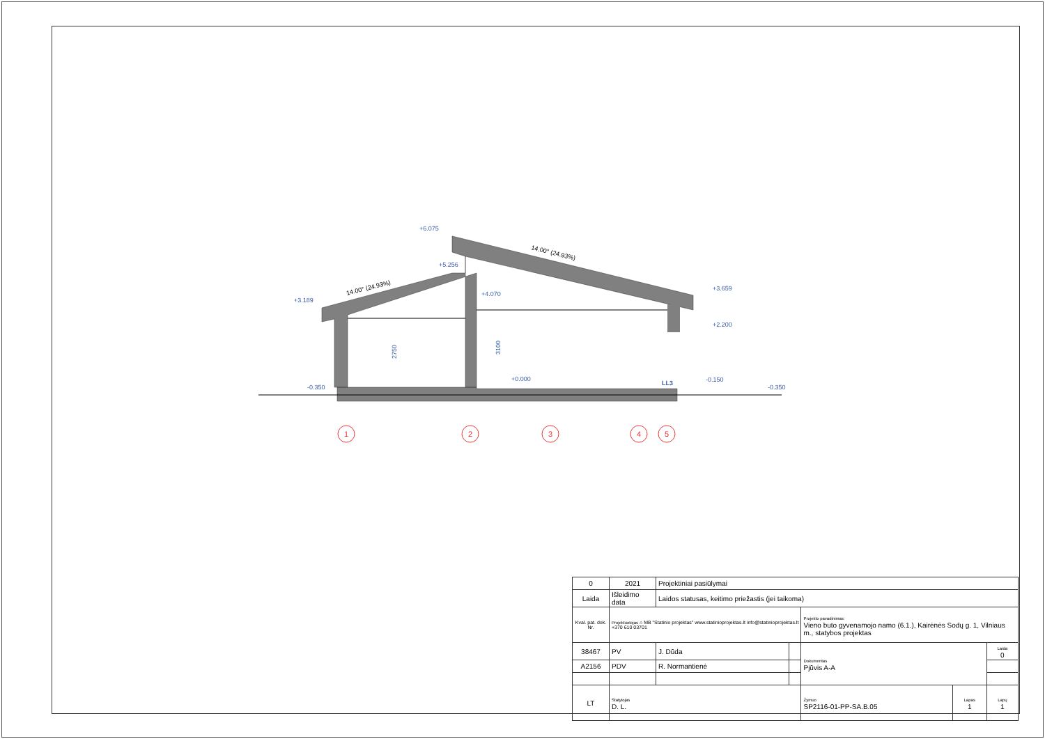+6.075
+5.256
+4.070
+3.189
+3.659
+2.200
-0.350
+0.000
-0.350
-0.150
LL3
2750
3100
14.00° (24.93%)
14.00° (24.93%)
1
2
3
4
5
| 0 | 2021 | Projektiniai pasiūlymai | | | | |
| Laida | Išleidimo data | Laidos statusas, keitimo priežastis (jei taikoma) | | | | |
| Kval. pat. dok. Nr. | Projektuotojas ⌂ MB "Statinio projektas" www.statinioprojektas.lt info@statinioprojektas.lt +370 610 03701 | | | Projekto pavadinimas: Vieno buto gyvenamojo namo (6.1.), Kairėnės Sodų g. 1, Vilniaus m., statybos projektas | | |
| 38467 | PV | J. Dūda | | Dokumentas Pjūvis A-A | | Laida 0 |
| A2156 | PDV | R. Normantienė | | | | |
| LT | Statytojas D. L. | | | Žymuo SP2116-01-PP-SA.B.05 | Lapas 1 | Lapų 1 |